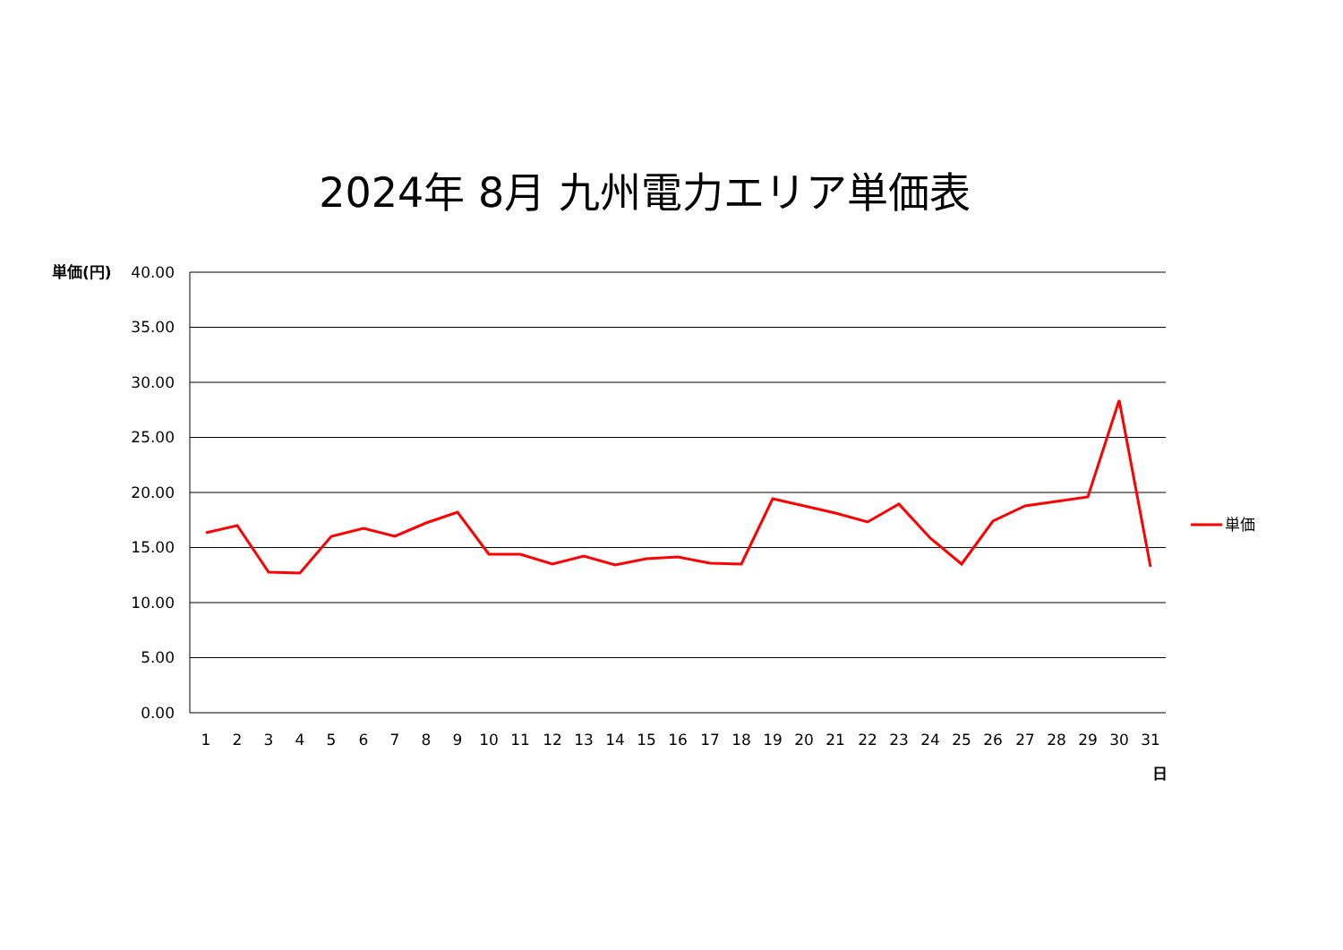2024年 8月 九州電力エリア単価表
単価(円)
40.00
35.00
30.00
25.00
20.00
15.00
10.00
5.00
0.00
1
2
3
4
5
6
7
8
9
10
11
12
13
14
15
16
17
18
19
20
21
22
23
24
25
26
27
28
29
30
31
日
単価